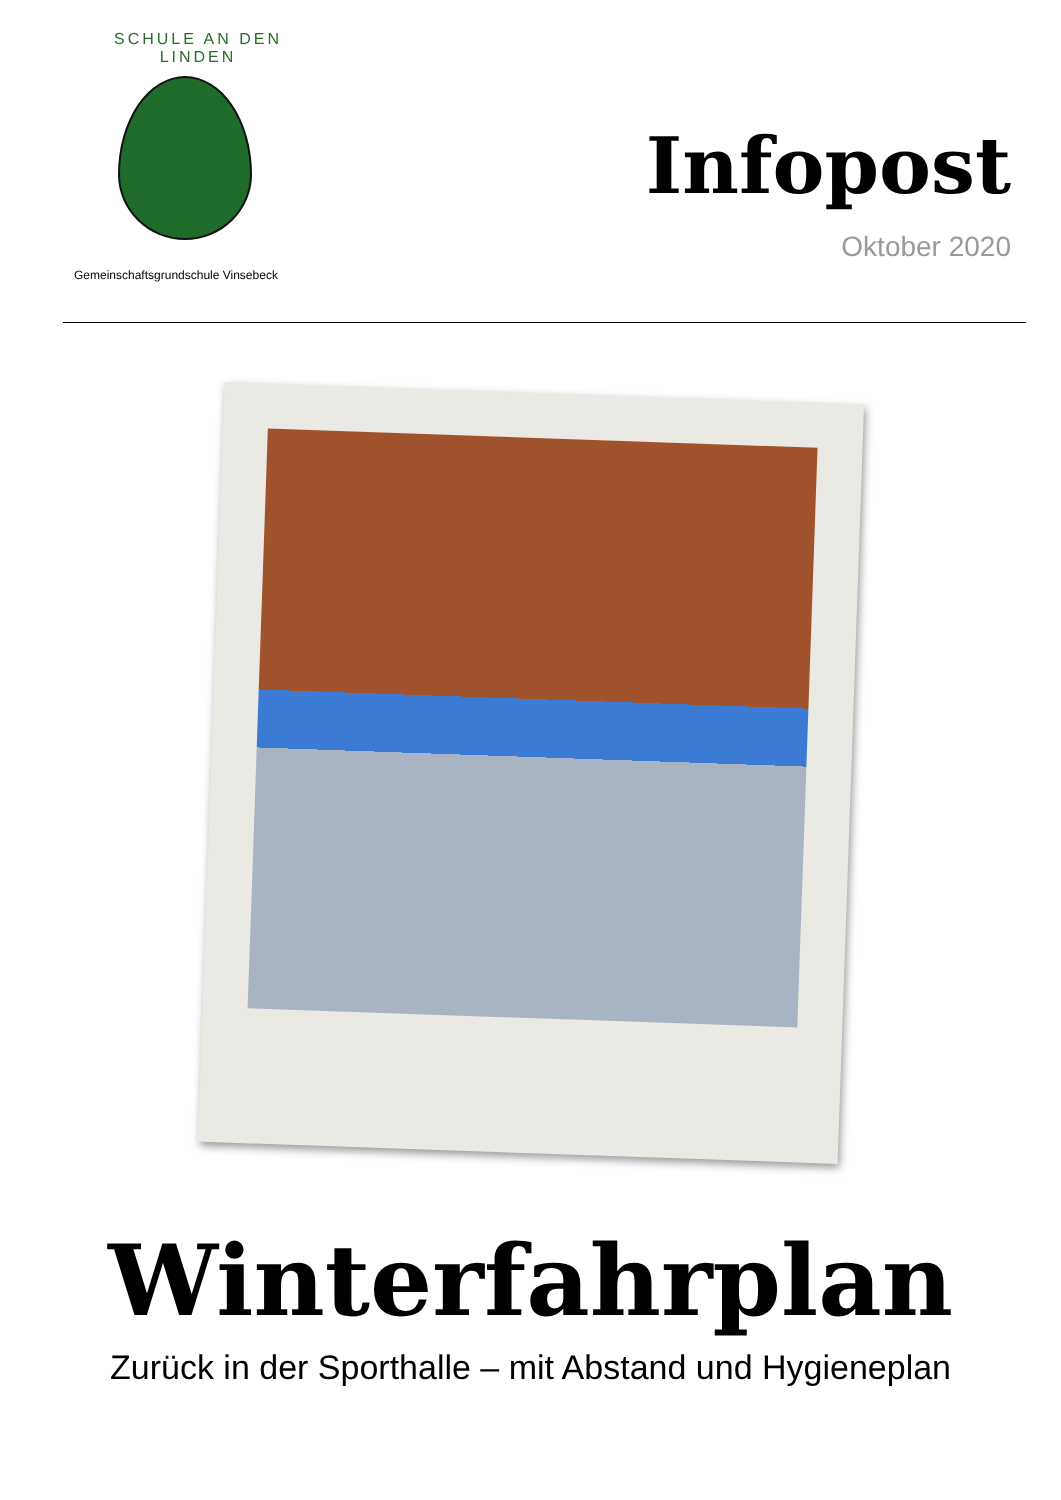SCHULE AN DEN LINDEN
Gemeinschaftsgrundschule Vinsebeck
Infopost
Oktober 2020
Winterfahrplan
Zurück in der Sporthalle – mit Abstand und Hygieneplan